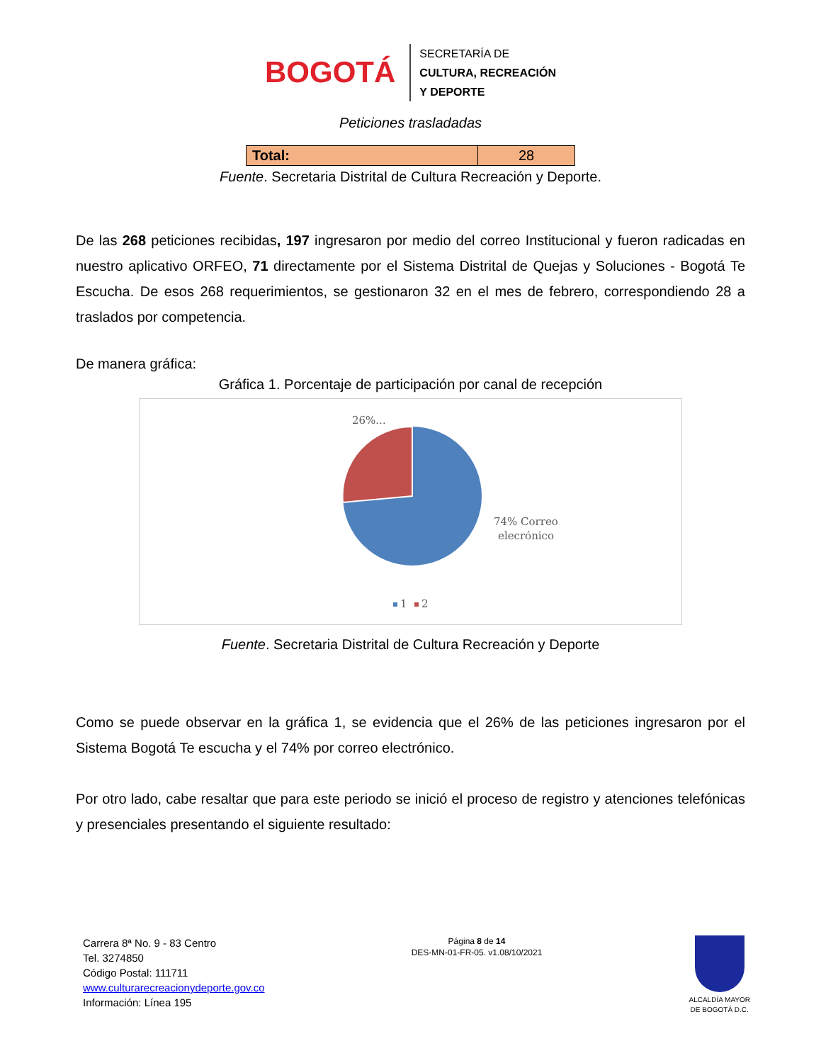BOGOTÁ
SECRETARÍA DE
CULTURA, RECREACIÓN
Y DEPORTE
Peticiones trasladadas
| Total: | 28 |
Fuente. Secretaria Distrital de Cultura Recreación y Deporte.
De las 268 peticiones recibidas, 197 ingresaron por medio del correo Institucional y fueron radicadas en nuestro aplicativo ORFEO, 71 directamente por el Sistema Distrital de Quejas y Soluciones - Bogotá Te Escucha. De esos 268 requerimientos, se gestionaron 32 en el mes de febrero, correspondiendo 28 a traslados por competencia.
De manera gráfica:
Gráfica 1. Porcentaje de participación por canal de recepción
26%...
74% Correo
elecrónico
1
2
Fuente. Secretaria Distrital de Cultura Recreación y Deporte
Como se puede observar en la gráfica 1, se evidencia que el 26% de las peticiones ingresaron por el Sistema Bogotá Te escucha y el 74% por correo electrónico.
Por otro lado, cabe resaltar que para este periodo se inició el proceso de registro y atenciones telefónicas y presenciales presentando el siguiente resultado:
Carrera 8ª No. 9 - 83 Centro
Tel. 3274850
Código Postal: 111711
www.culturarecreacionydeporte.gov.co
Información: Línea 195
Página 8 de 14
DES-MN-01-FR-05. v1.08/10/2021
ALCALDÍA MAYOR
DE BOGOTÁ D.C.